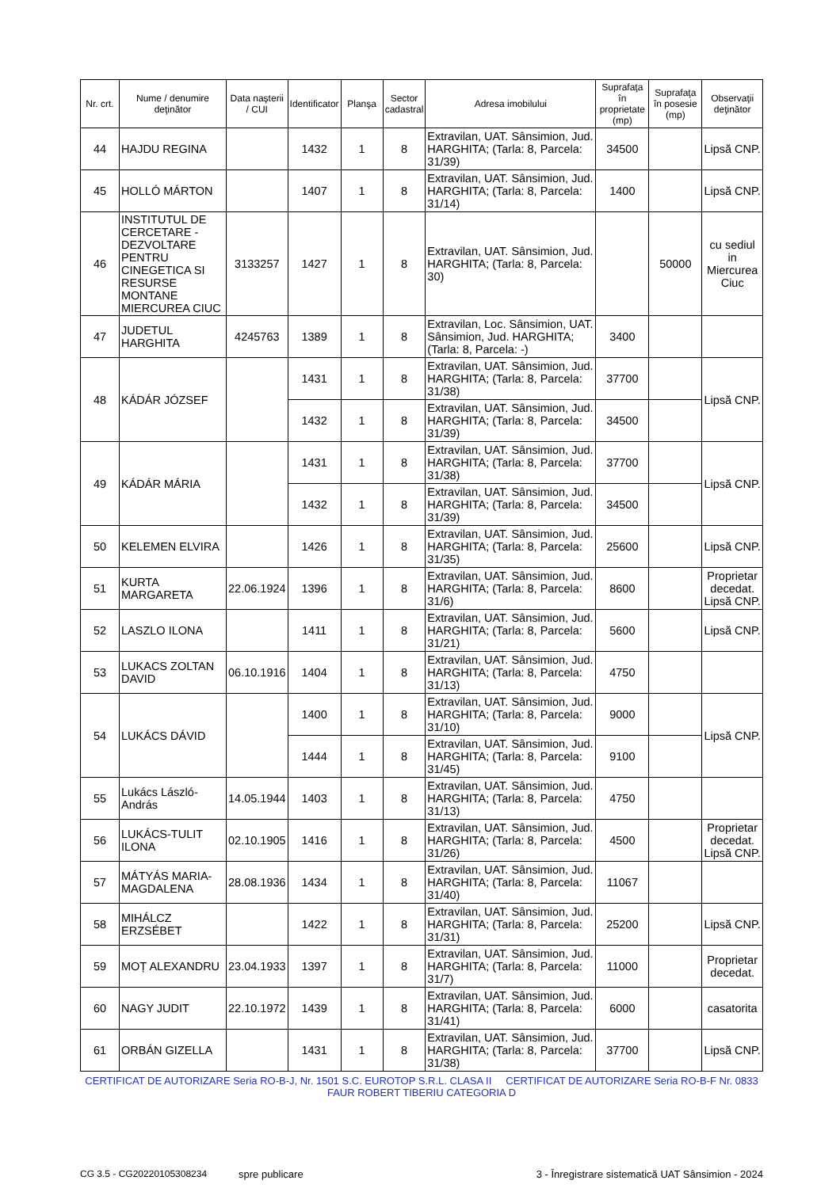| Nr. crt. | Nume / denumire deţinător | Data naşterii / CUI | Identificator | Planşa | Sector cadastral | Adresa imobilului | Suprafaţa în proprietate (mp) | Suprafaţa în posesie (mp) | Observaţii deţinător |
| --- | --- | --- | --- | --- | --- | --- | --- | --- | --- |
| 44 | HAJDU REGINA | | 1432 | 1 | 8 | Extravilan, UAT. Sânsimion, Jud. HARGHITA; (Tarla: 8, Parcela: 31/39) | 34500 | | Lipsă CNP. |
| 45 | HOLLÓ MÁRTON | | 1407 | 1 | 8 | Extravilan, UAT. Sânsimion, Jud. HARGHITA; (Tarla: 8, Parcela: 31/14) | 1400 | | Lipsă CNP. |
| 46 | INSTITUTUL DE CERCETARE - DEZVOLTARE PENTRU CINEGETICA SI RESURSE MONTANE MIERCUREA CIUC | 3133257 | 1427 | 1 | 8 | Extravilan, UAT. Sânsimion, Jud. HARGHITA; (Tarla: 8, Parcela: 30) | | 50000 | cu sediul in Miercurea Ciuc |
| 47 | JUDETUL HARGHITA | 4245763 | 1389 | 1 | 8 | Extravilan, Loc. Sânsimion, UAT. Sânsimion, Jud. HARGHITA; (Tarla: 8, Parcela: -) | 3400 | | |
| 48 | KÁDÁR JÓZSEF | | 1431 | 1 | 8 | Extravilan, UAT. Sânsimion, Jud. HARGHITA; (Tarla: 8, Parcela: 31/38) | 37700 | | Lipsă CNP. |
| | | | 1432 | 1 | 8 | Extravilan, UAT. Sânsimion, Jud. HARGHITA; (Tarla: 8, Parcela: 31/39) | 34500 | | |
| 49 | KÁDÁR MÁRIA | | 1431 | 1 | 8 | Extravilan, UAT. Sânsimion, Jud. HARGHITA; (Tarla: 8, Parcela: 31/38) | 37700 | | Lipsă CNP. |
| | | | 1432 | 1 | 8 | Extravilan, UAT. Sânsimion, Jud. HARGHITA; (Tarla: 8, Parcela: 31/39) | 34500 | | |
| 50 | KELEMEN ELVIRA | | 1426 | 1 | 8 | Extravilan, UAT. Sânsimion, Jud. HARGHITA; (Tarla: 8, Parcela: 31/35) | 25600 | | Lipsă CNP. |
| 51 | KURTA MARGARETA | 22.06.1924 | 1396 | 1 | 8 | Extravilan, UAT. Sânsimion, Jud. HARGHITA; (Tarla: 8, Parcela: 31/6) | 8600 | | Proprietar decedat. Lipsă CNP. |
| 52 | LASZLO ILONA | | 1411 | 1 | 8 | Extravilan, UAT. Sânsimion, Jud. HARGHITA; (Tarla: 8, Parcela: 31/21) | 5600 | | Lipsă CNP. |
| 53 | LUKACS ZOLTAN DAVID | 06.10.1916 | 1404 | 1 | 8 | Extravilan, UAT. Sânsimion, Jud. HARGHITA; (Tarla: 8, Parcela: 31/13) | 4750 | | |
| 54 | LUKÁCS DÁVID | | 1400 | 1 | 8 | Extravilan, UAT. Sânsimion, Jud. HARGHITA; (Tarla: 8, Parcela: 31/10) | 9000 | | Lipsă CNP. |
| | | | 1444 | 1 | 8 | Extravilan, UAT. Sânsimion, Jud. HARGHITA; (Tarla: 8, Parcela: 31/45) | 9100 | | |
| 55 | Lukács László-András | 14.05.1944 | 1403 | 1 | 8 | Extravilan, UAT. Sânsimion, Jud. HARGHITA; (Tarla: 8, Parcela: 31/13) | 4750 | | |
| 56 | LUKÁCS-TULIT ILONA | 02.10.1905 | 1416 | 1 | 8 | Extravilan, UAT. Sânsimion, Jud. HARGHITA; (Tarla: 8, Parcela: 31/26) | 4500 | | Proprietar decedat. Lipsă CNP. |
| 57 | MÁTYÁS MARIA-MAGDALENA | 28.08.1936 | 1434 | 1 | 8 | Extravilan, UAT. Sânsimion, Jud. HARGHITA; (Tarla: 8, Parcela: 31/40) | 11067 | | |
| 58 | MIHÁLCZ ERZSÉBET | | 1422 | 1 | 8 | Extravilan, UAT. Sânsimion, Jud. HARGHITA; (Tarla: 8, Parcela: 31/31) | 25200 | | Lipsă CNP. |
| 59 | MOȚ ALEXANDRU | 23.04.1933 | 1397 | 1 | 8 | Extravilan, UAT. Sânsimion, Jud. HARGHITA; (Tarla: 8, Parcela: 31/7) | 11000 | | Proprietar decedat. |
| 60 | NAGY JUDIT | 22.10.1972 | 1439 | 1 | 8 | Extravilan, UAT. Sânsimion, Jud. HARGHITA; (Tarla: 8, Parcela: 31/41) | 6000 | | casatorita |
| 61 | ORBÁN GIZELLA | | 1431 | 1 | 8 | Extravilan, UAT. Sânsimion, Jud. HARGHITA; (Tarla: 8, Parcela: 31/38) | 37700 | | Lipsă CNP. |
CERTIFICAT DE AUTORIZARE Seria RO-B-J, Nr. 1501 S.C. EUROTOP S.R.L. CLASA II CERTIFICAT DE AUTORIZARE Seria RO-B-F Nr. 0833 FAUR ROBERT TIBERIU CATEGORIA D
CG 3.5 - CG20220105308234 spre publicare 3 - Înregistrare sistematică UAT Sânsimion - 2024